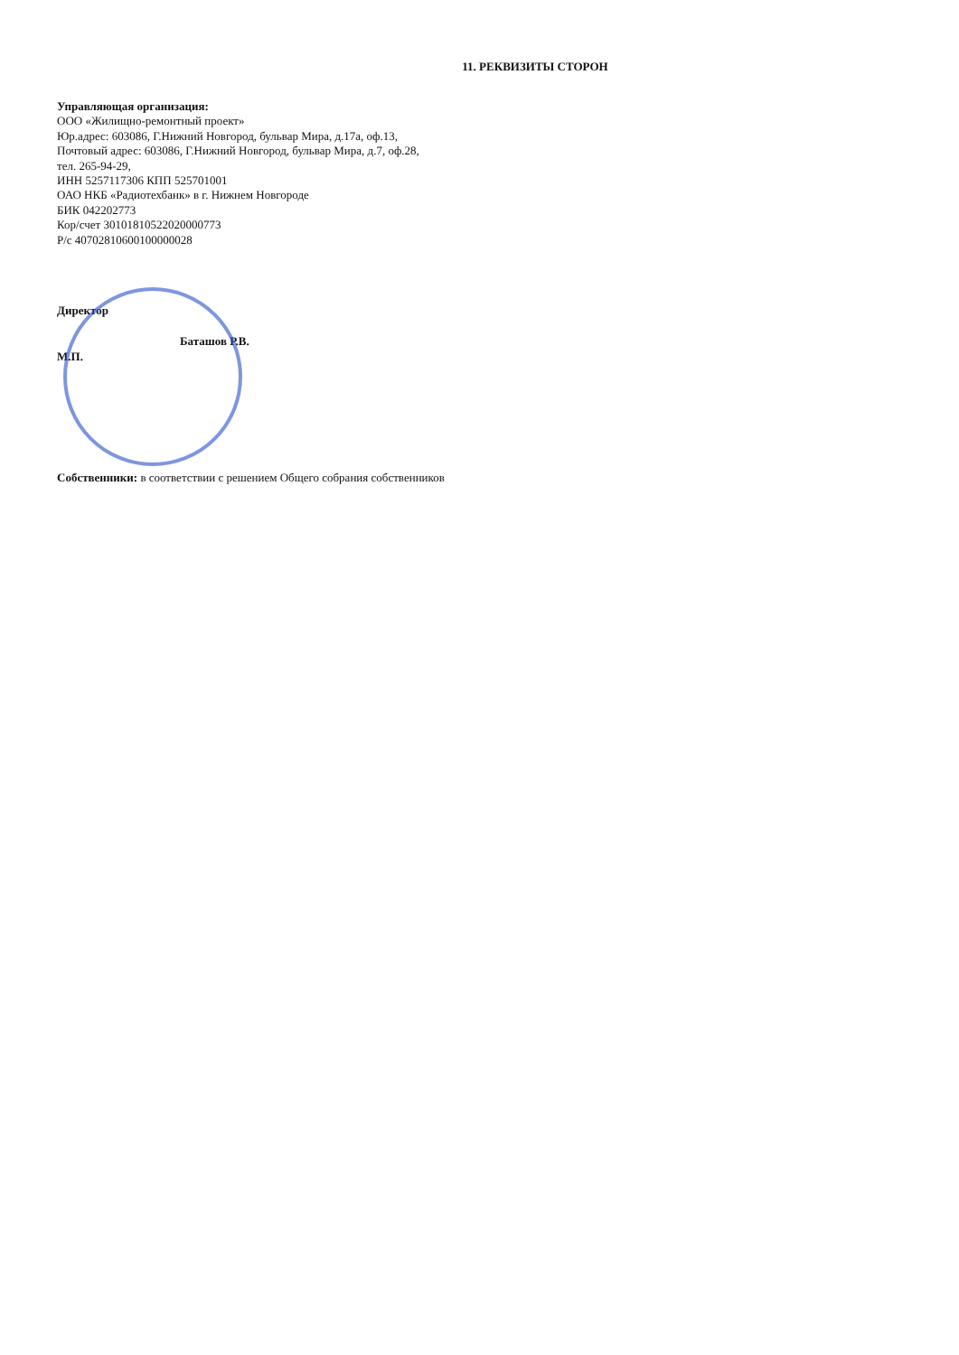11. РЕКВИЗИТЫ СТОРОН
Управляющая организация:
ООО «Жилищно-ремонтный проект»
Юр.адрес: 603086, Г.Нижний Новгород, бульвар Мира, д.17а, оф.13,
Почтовый адрес: 603086, Г.Нижний Новгород, бульвар Мира, д.7, оф.28,
тел. 265-94-29,
ИНН 5257117306 КПП 525701001
ОАО НКБ «Радиотехбанк» в г. Нижнем Новгороде
БИК 042202773
Кор/счет 30101810522020000773
Р/с 40702810600100000028
Директор
Баташов Р.В.
М.П.
Собственники: в соответствии с решением Общего собрания собственников